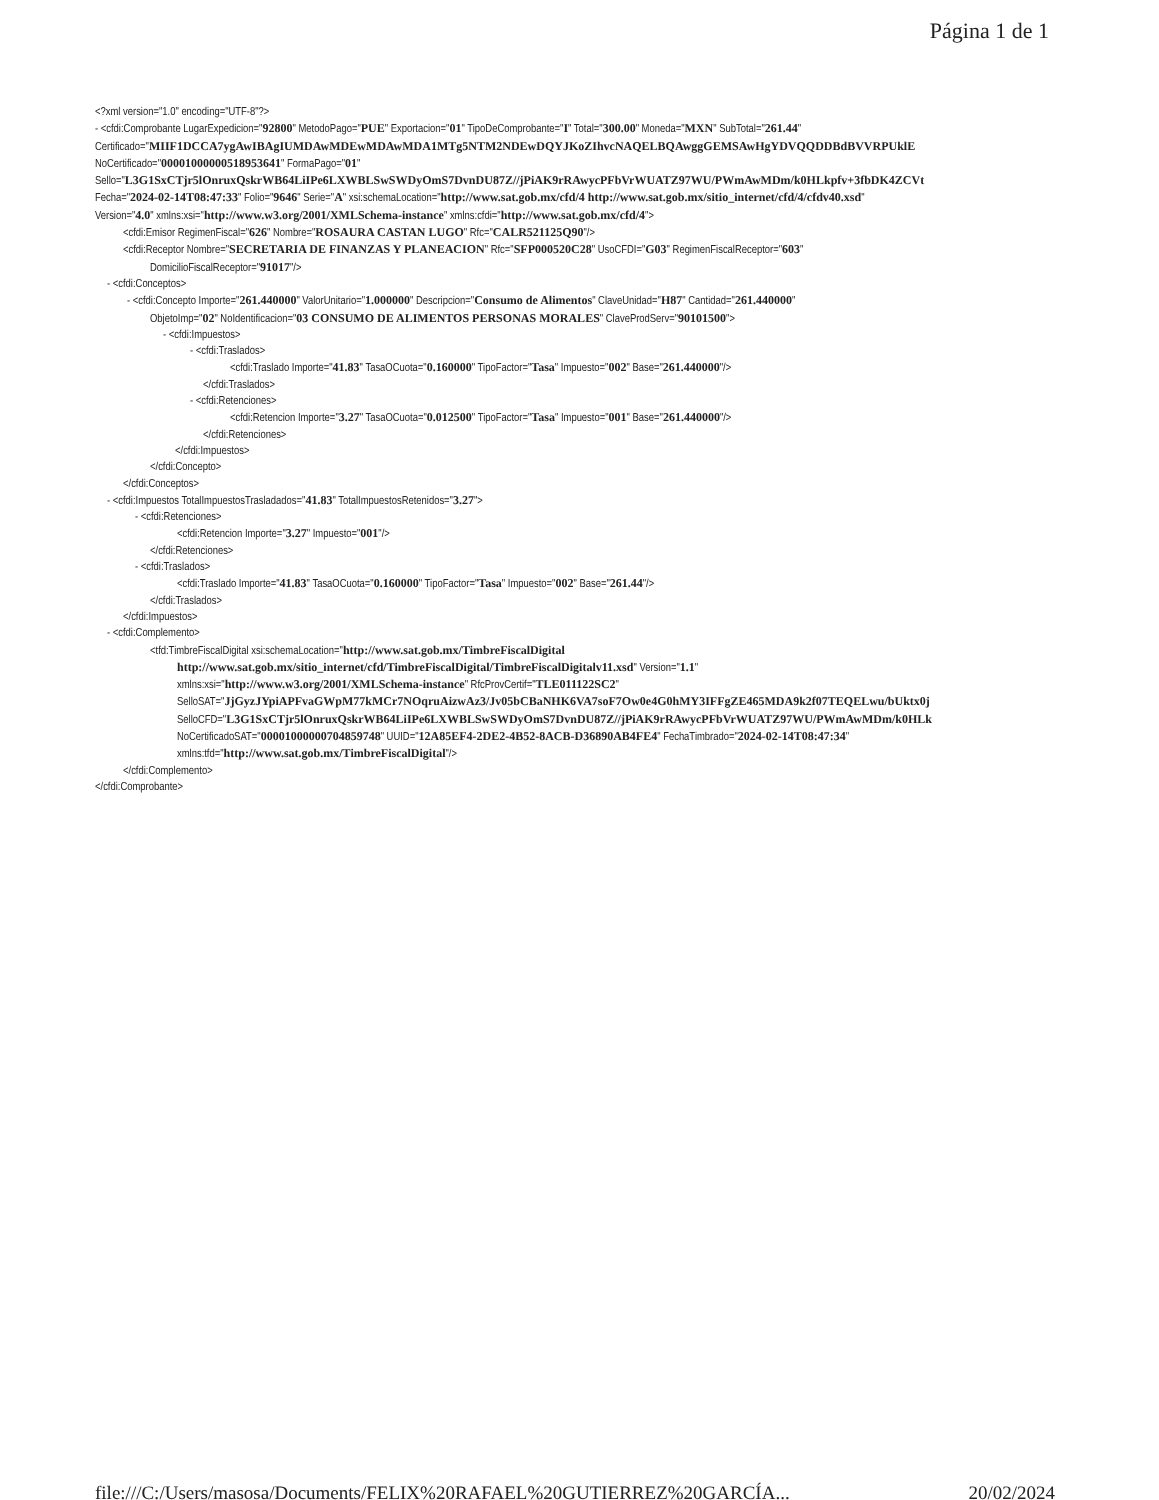Página 1 de 1
<?xml version="1.0" encoding="UTF-8"?>
- <cfdi:Comprobante LugarExpedicion="92800" MetodoPago="PUE" Exportacion="01" TipoDeComprobante="I" Total="300.00" Moneda="MXN" SubTotal="261.44"
Certificado="MIIF1DCCA7ygAwIBAgIUMDAwMDEwMDAwMDA1MTg5NTM2NDEwDQYJKoZIhvcNAQELBQAwggGEMSAwHgYDVQQDDBdBVVRPUklE
NoCertificado="00001000000518953641" FormaPago="01"
Sello="L3G1SxCTjr5lOnruxQskrWB64LiIPe6LXWBLSwSWDyOmS7DvnDU87Z//jPiAK9rRAwycPFbVrWUATZ97WU/PWmAwMDm/k0HLkpfv+3fbDK4ZCVt
Fecha="2024-02-14T08:47:33" Folio="9646" Serie="A" xsi:schemaLocation="http://www.sat.gob.mx/cfd/4 http://www.sat.gob.mx/sitio_internet/cfd/4/cfdv40.xsd"
Version="4.0" xmlns:xsi="http://www.w3.org/2001/XMLSchema-instance" xmlns:cfdi="http://www.sat.gob.mx/cfd/4">
<cfdi:Emisor RegimenFiscal="626" Nombre="ROSAURA CASTAN LUGO" Rfc="CALR521125Q90"/>
<cfdi:Receptor Nombre="SECRETARIA DE FINANZAS Y PLANEACION" Rfc="SFP000520C28" UsoCFDI="G03" RegimenFiscalReceptor="603"
DomicilioFiscalReceptor="91017"/>
- <cfdi:Conceptos>
- <cfdi:Concepto Importe="261.440000" ValorUnitario="1.000000" Descripcion="Consumo de Alimentos" ClaveUnidad="H87" Cantidad="261.440000"
ObjetoImp="02" NoIdentificacion="03 CONSUMO DE ALIMENTOS PERSONAS MORALES" ClaveProdServ="90101500">
- <cfdi:Impuestos>
- <cfdi:Traslados>
<cfdi:Traslado Importe="41.83" TasaOCuota="0.160000" TipoFactor="Tasa" Impuesto="002" Base="261.440000"/>
</cfdi:Traslados>
- <cfdi:Retenciones>
<cfdi:Retencion Importe="3.27" TasaOCuota="0.012500" TipoFactor="Tasa" Impuesto="001" Base="261.440000"/>
</cfdi:Retenciones>
</cfdi:Impuestos>
</cfdi:Concepto>
</cfdi:Conceptos>
- <cfdi:Impuestos TotalImpuestosTrasladados="41.83" TotalImpuestosRetenidos="3.27">
- <cfdi:Retenciones>
<cfdi:Retencion Importe="3.27" Impuesto="001"/>
</cfdi:Retenciones>
- <cfdi:Traslados>
<cfdi:Traslado Importe="41.83" TasaOCuota="0.160000" TipoFactor="Tasa" Impuesto="002" Base="261.44"/>
</cfdi:Traslados>
</cfdi:Impuestos>
- <cfdi:Complemento>
<tfd:TimbreFiscalDigital xsi:schemaLocation="http://www.sat.gob.mx/TimbreFiscalDigital
http://www.sat.gob.mx/sitio_internet/cfd/TimbreFiscalDigital/TimbreFiscalDigitalv11.xsd" Version="1.1"
xmlns:xsi="http://www.w3.org/2001/XMLSchema-instance" RfcProvCertif="TLE011122SC2"
SelloSAT="JjGyzJYpiAPFvaGWpM77kMCr7NOqruAizwAz3/Jv05bCBaNHK6VA7soF7Ow0e4G0hMY3IFFgZE465MDA9k2f07TEQELwu/bUktx0j
SelloCFD="L3G1SxCTjr5lOnruxQskrWB64LiIPe6LXWBLSwSWDyOmS7DvnDU87Z//jPiAK9rRAwycPFbVrWUATZ97WU/PWmAwMDm/k0HLk
NoCertificadoSAT="00001000000704859748" UUID="12A85EF4-2DE2-4B52-8ACB-D36890AB4FE4" FechaTimbrado="2024-02-14T08:47:34"
xmlns:tfd="http://www.sat.gob.mx/TimbreFiscalDigital"/>
</cfdi:Complemento>
</cfdi:Comprobante>
file:///C:/Users/masosa/Documents/FELIX%20RAFAEL%20GUTIERREZ%20GARCÍA... 20/02/2024